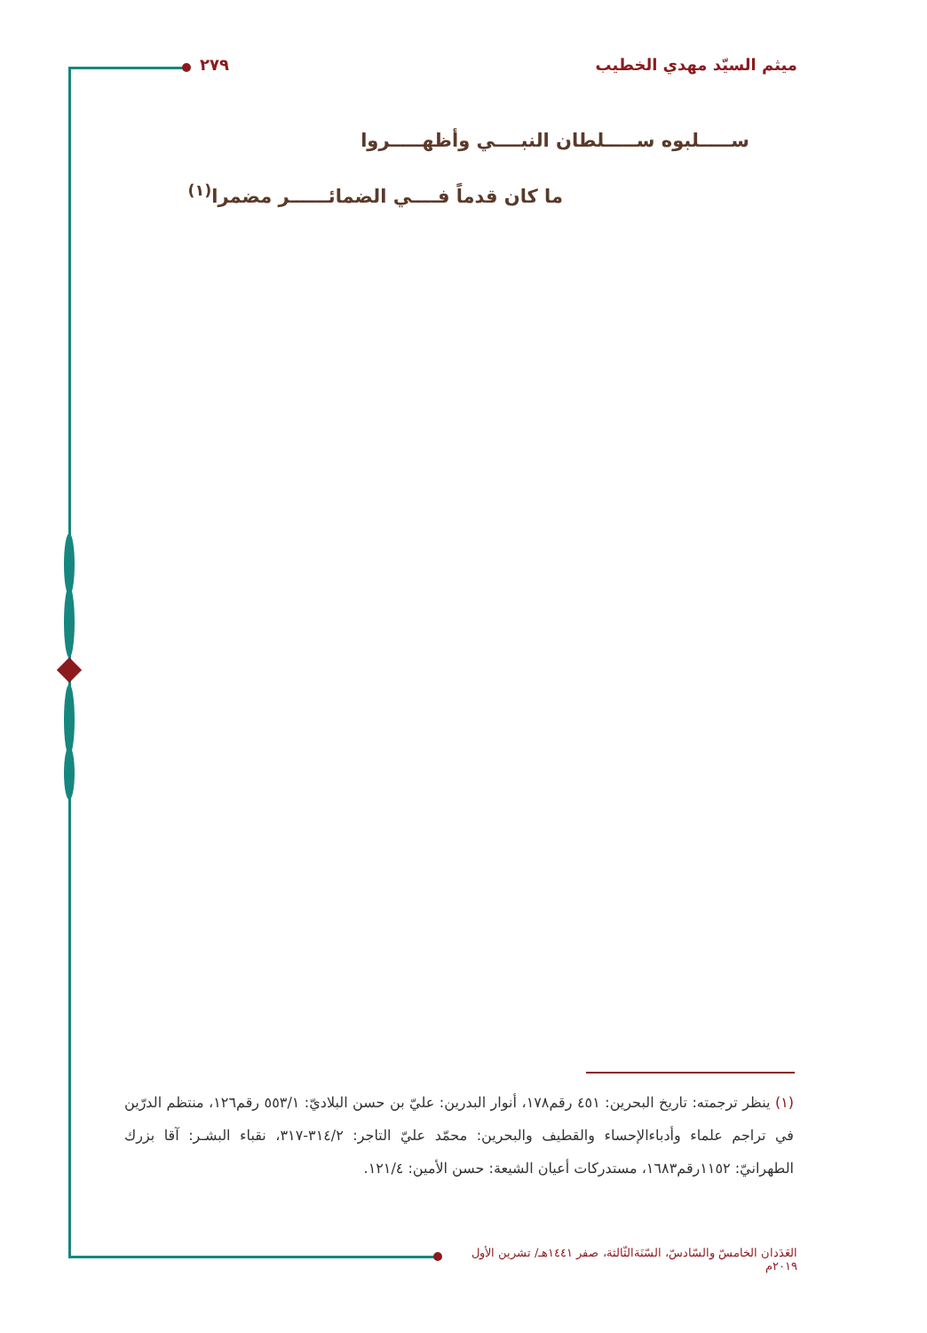ميثم السيّد مهدي الخطيب ٢٧٩
ســـــلبوه ســـــلطان النبــــي وأظهـــــروا
ما كان قدماً فــــي الضمائــــــر مضمرا<sup>(١)</sup>
(١) ينظر ترجمته: تاريخ البحرين: ٤٥١ رقم١٧٨، أنوار البدرين: عليّ بن حسن البلاديّ: ٥٥٣/١ رقم١٢٦، منتظم الدرّين في تراجم علماء وأدباءالإحساء والقطيف والبحرين: محمّد عليّ التاجر: ٣١٤/٢-٣١٧، نقباء البشـر: آقا بزرك الطهرانيّ: ١١٥٢رقم١٦٨٣، مستدركات أعيان الشيعة: حسن الأمين: ١٢١/٤.
العَدَدان الخامسّ والسّادسّ، السّنَةالثّالثة، صفر ١٤٤١هـ/ تشرين الأول ٢٠١٩م